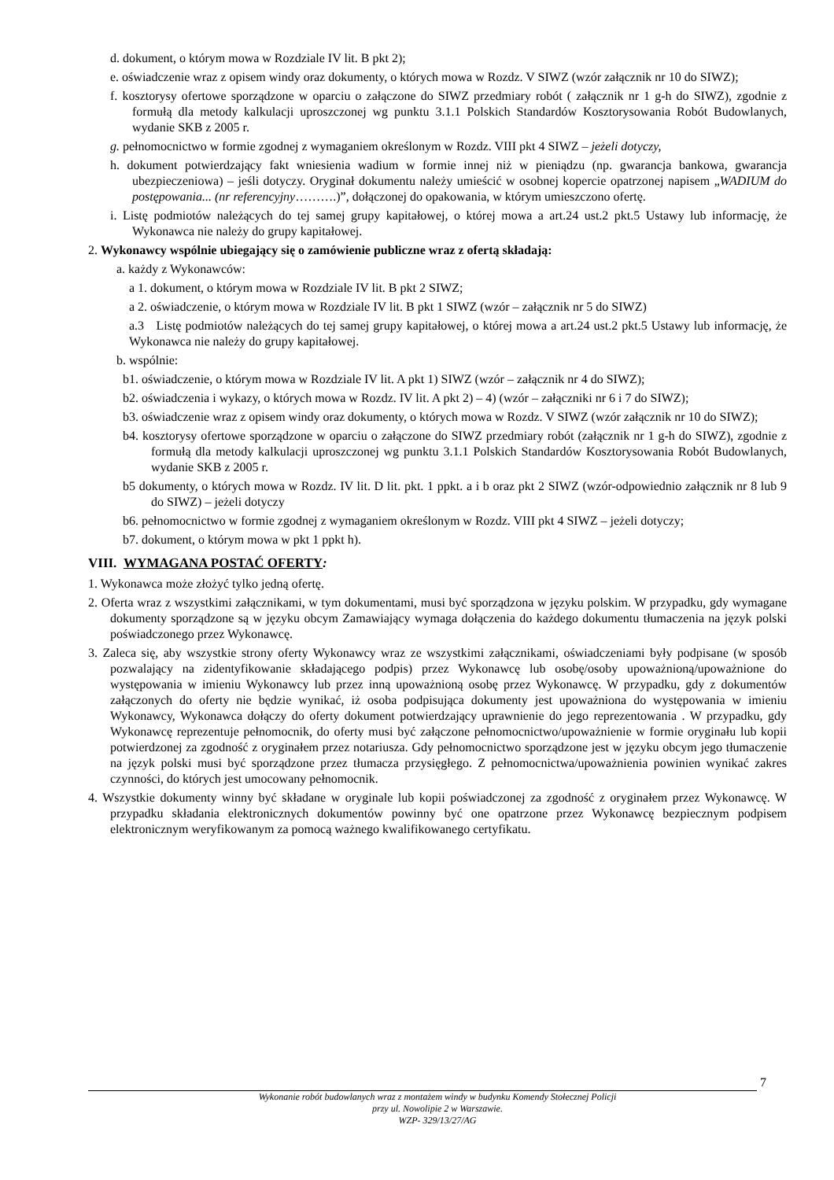d. dokument, o którym mowa w Rozdziale IV lit. B pkt 2);
e. oświadczenie wraz z opisem windy oraz dokumenty, o których mowa w Rozdz. V SIWZ (wzór załącznik nr 10 do SIWZ);
f. kosztorysy ofertowe sporządzone w oparciu o załączone do SIWZ przedmiary robót ( załącznik nr 1 g-h do SIWZ), zgodnie z formułą dla metody kalkulacji uproszczonej wg punktu 3.1.1 Polskich Standardów Kosztorysowania Robót Budowlanych, wydanie SKB z 2005 r.
g. pełnomocnictwo w formie zgodnej z wymaganiem określonym w Rozdz. VIII pkt 4 SIWZ – jeżeli dotyczy,
h. dokument potwierdzający fakt wniesienia wadium w formie innej niż w pieniądzu (np. gwarancja bankowa, gwarancja ubezpieczeniowa) – jeśli dotyczy. Oryginał dokumentu należy umieścić w osobnej kopercie opatrzonej napisem „WADIUM do postępowania... (nr referencyjny……….)”, dołączonej do opakowania, w którym umieszczono ofertę.
i. Listę podmiotów należących do tej samej grupy kapitałowej, o której mowa a art.24 ust.2 pkt.5 Ustawy lub informację, że Wykonawca nie należy do grupy kapitałowej.
2. Wykonawcy wspólnie ubiegający się o zamówienie publiczne wraz z ofertą składają:
a. każdy z Wykonawców:
a 1. dokument, o którym mowa w Rozdziale IV lit. B pkt 2 SIWZ;
a 2. oświadczenie, o którym mowa w Rozdziale IV lit. B pkt 1 SIWZ (wzór – załącznik nr 5 do SIWZ)
a.3 Listę podmiotów należących do tej samej grupy kapitałowej, o której mowa a art.24 ust.2 pkt.5 Ustawy lub informację, że Wykonawca nie należy do grupy kapitałowej.
b. wspólnie:
b1. oświadczenie, o którym mowa w Rozdziale IV lit. A pkt 1) SIWZ (wzór – załącznik nr 4 do SIWZ);
b2. oświadczenia i wykazy, o których mowa w Rozdz. IV lit. A pkt 2) – 4) (wzór – załączniki nr 6 i 7 do SIWZ);
b3. oświadczenie wraz z opisem windy oraz dokumenty, o których mowa w Rozdz. V SIWZ (wzór załącznik nr 10 do SIWZ);
b4. kosztorysy ofertowe sporządzone w oparciu o załączone do SIWZ przedmiary robót (załącznik nr 1 g-h do SIWZ), zgodnie z formułą dla metody kalkulacji uproszczonej wg punktu 3.1.1 Polskich Standardów Kosztorysowania Robót Budowlanych, wydanie SKB z 2005 r.
b5 dokumenty, o których mowa w Rozdz. IV lit. D lit. pkt. 1 ppkt. a i b oraz pkt 2 SIWZ (wzór-odpowiednio załącznik nr 8 lub 9 do SIWZ) – jeżeli dotyczy
b6. pełnomocnictwo w formie zgodnej z wymaganiem określonym w Rozdz. VIII pkt 4 SIWZ – jeżeli dotyczy;
b7. dokument, o którym mowa w pkt 1 ppkt h).
VIII. WYMAGANA POSTAĆ OFERTY:
1. Wykonawca może złożyć tylko jedną ofertę.
2. Oferta wraz z wszystkimi załącznikami, w tym dokumentami, musi być sporządzona w języku polskim. W przypadku, gdy wymagane dokumenty sporządzone są w języku obcym Zamawiający wymaga dołączenia do każdego dokumentu tłumaczenia na język polski poświadczonego przez Wykonawcę.
3. Zaleca się, aby wszystkie strony oferty Wykonawcy wraz ze wszystkimi załącznikami, oświadczeniami były podpisane (w sposób pozwalający na zidentyfikowanie składającego podpis) przez Wykonawcę lub osobę/osoby upoważnioną/upoważnione do występowania w imieniu Wykonawcy lub przez inną upoważnioną osobę przez Wykonawcę. W przypadku, gdy z dokumentów załączonych do oferty nie będzie wynikać, iż osoba podpisująca dokumenty jest upoważniona do występowania w imieniu Wykonawcy, Wykonawca dołączy do oferty dokument potwierdzający uprawnienie do jego reprezentowania . W przypadku, gdy Wykonawcę reprezentuje pełnomocnik, do oferty musi być załączone pełnomocnictwo/upoważnienie w formie oryginału lub kopii potwierdzonej za zgodność z oryginałem przez notariusza. Gdy pełnomocnictwo sporządzone jest w języku obcym jego tłumaczenie na język polski musi być sporządzone przez tłumacza przysięgłego. Z pełnomocnictwa/upoważnienia powinien wynikać zakres czynności, do których jest umocowany pełnomocnik.
4. Wszystkie dokumenty winny być składane w oryginale lub kopii poświadczonej za zgodność z oryginałem przez Wykonawcę. W przypadku składania elektronicznych dokumentów powinny być one opatrzone przez Wykonawcę bezpiecznym podpisem elektronicznym weryfikowanym za pomocą ważnego kwalifikowanego certyfikatu.
7
Wykonanie robót budowlanych wraz z montażem windy w budynku Komendy Stołecznej Policji
przy ul. Nowolipie 2 w Warszawie.
WZP- 329/13/27/AG